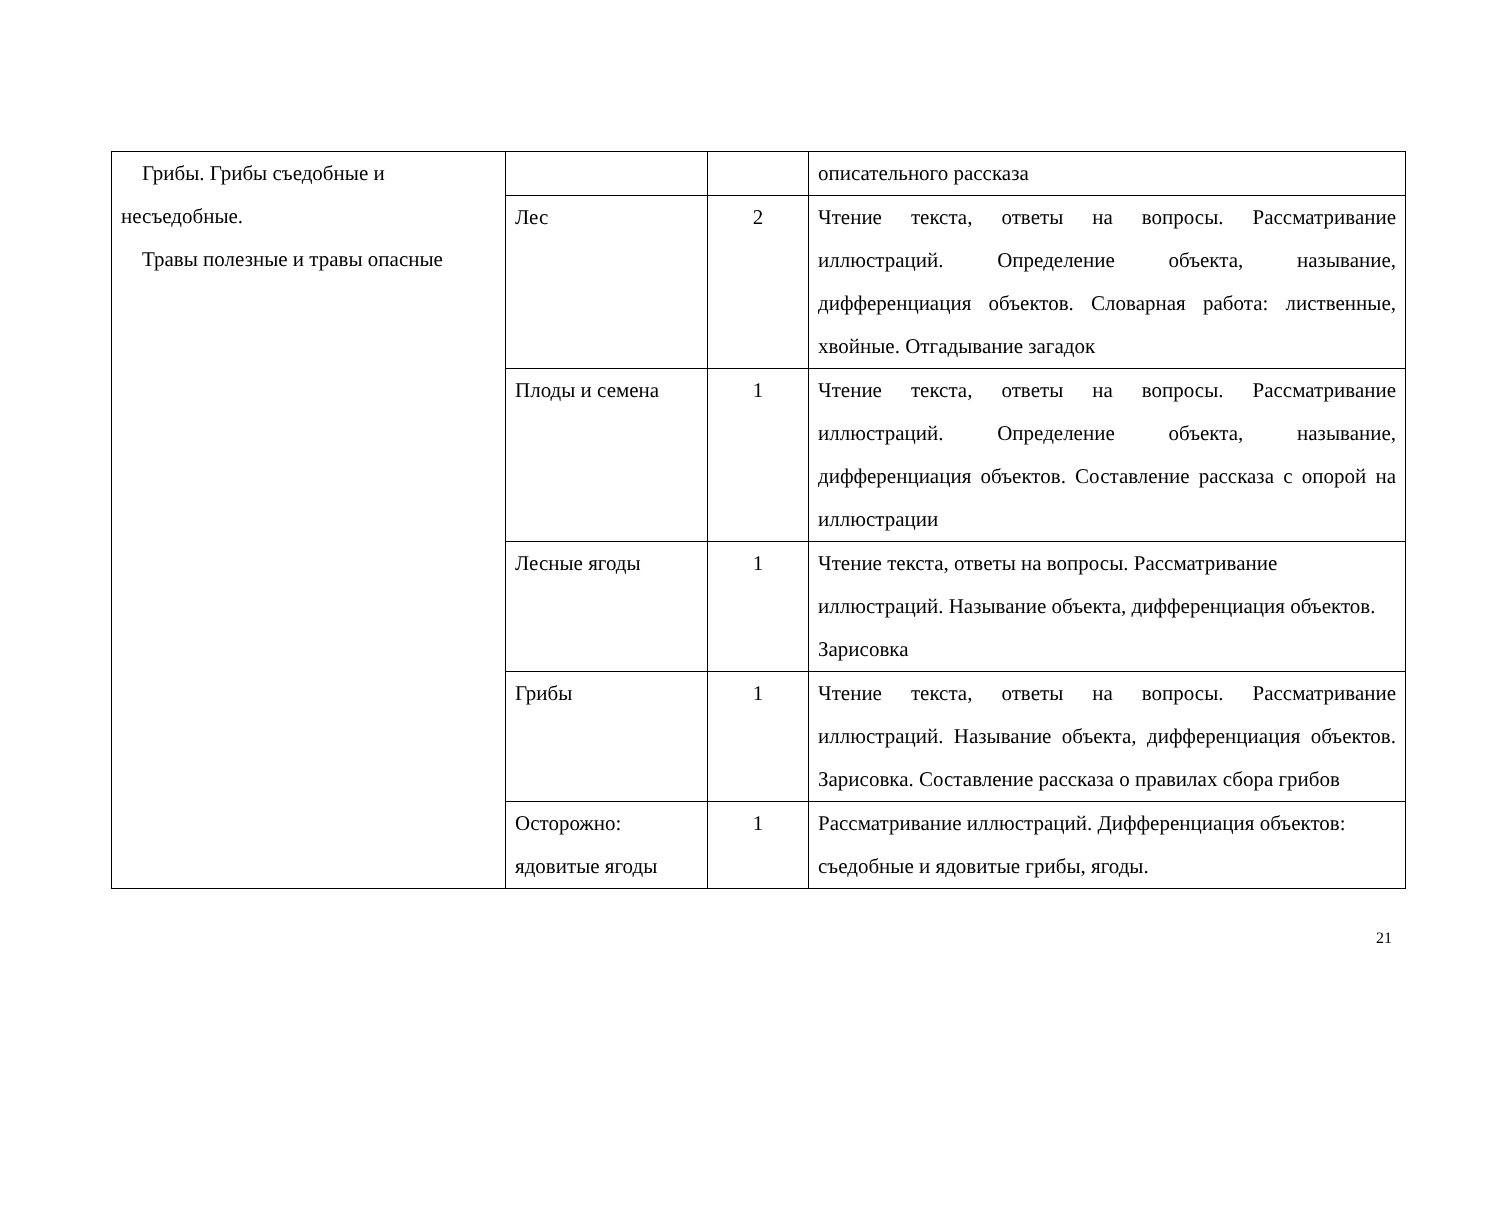| Грибы. Грибы съедобные и несъедобные. Травы полезные и травы опасные | | | описательного рассказа |
| | Лес | 2 | Чтение текста, ответы на вопросы. Рассматривание иллюстраций. Определение объекта, называние, дифференциация объектов. Словарная работа: лиственные, хвойные. Отгадывание загадок |
| | Плоды и семена | 1 | Чтение текста, ответы на вопросы. Рассматривание иллюстраций. Определение объекта, называние, дифференциация объектов. Составление рассказа с опорой на иллюстрации |
| | Лесные ягоды | 1 | Чтение текста, ответы на вопросы. Рассматривание иллюстраций. Называние объекта, дифференциация объектов. Зарисовка |
| | Грибы | 1 | Чтение текста, ответы на вопросы. Рассматривание иллюстраций. Называние объекта, дифференциация объектов. Зарисовка. Составление рассказа о правилах сбора грибов |
| | Осторожно: ядовитые ягоды | 1 | Рассматривание иллюстраций. Дифференциация объектов: съедобные и ядовитые грибы, ягоды. |
21